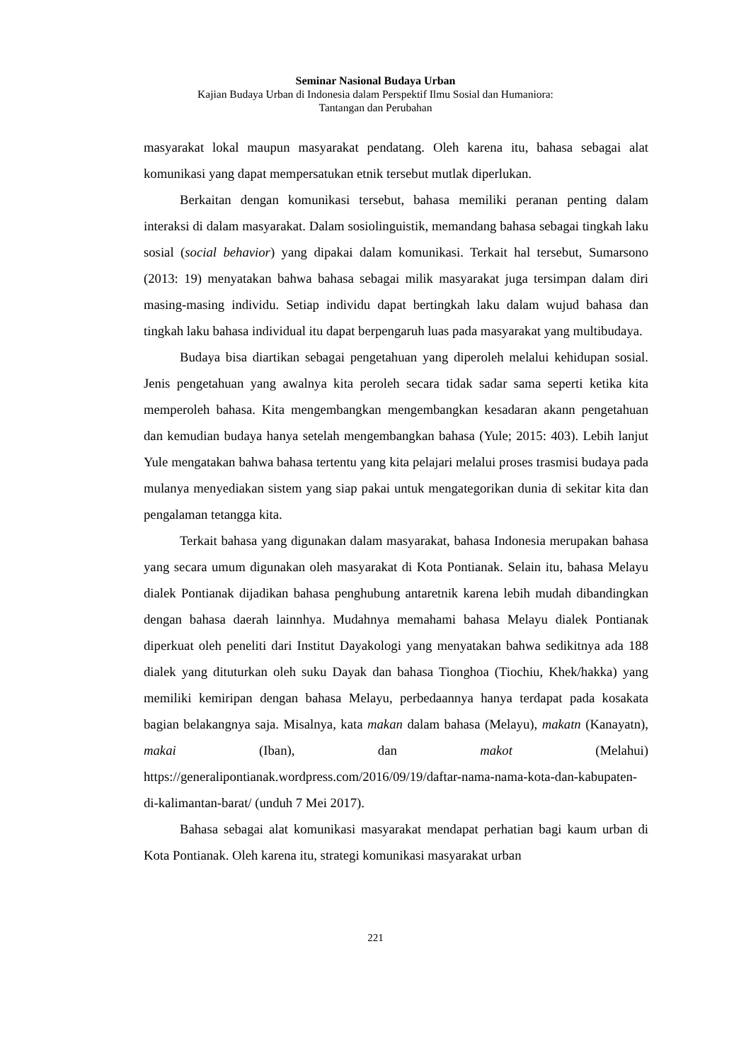Seminar Nasional Budaya Urban
Kajian Budaya Urban di Indonesia dalam Perspektif Ilmu Sosial dan Humaniora:
Tantangan dan Perubahan
masyarakat lokal maupun masyarakat pendatang. Oleh karena itu, bahasa sebagai alat komunikasi yang dapat mempersatukan etnik tersebut mutlak diperlukan.
Berkaitan dengan komunikasi tersebut, bahasa memiliki peranan penting dalam interaksi di dalam masyarakat. Dalam sosiolinguistik, memandang bahasa sebagai tingkah laku sosial (social behavior) yang dipakai dalam komunikasi. Terkait hal tersebut, Sumarsono (2013: 19) menyatakan bahwa bahasa sebagai milik masyarakat juga tersimpan dalam diri masing-masing individu. Setiap individu dapat bertingkah laku dalam wujud bahasa dan tingkah laku bahasa individual itu dapat berpengaruh luas pada masyarakat yang multibudaya.
Budaya bisa diartikan sebagai pengetahuan yang diperoleh melalui kehidupan sosial. Jenis pengetahuan yang awalnya kita peroleh secara tidak sadar sama seperti ketika kita memperoleh bahasa. Kita mengembangkan mengembangkan kesadaran akann pengetahuan dan kemudian budaya hanya setelah mengembangkan bahasa (Yule; 2015: 403). Lebih lanjut Yule mengatakan bahwa bahasa tertentu yang kita pelajari melalui proses trasmisi budaya pada mulanya menyediakan sistem yang siap pakai untuk mengategorikan dunia di sekitar kita dan pengalaman tetangga kita.
Terkait bahasa yang digunakan dalam masyarakat, bahasa Indonesia merupakan bahasa yang secara umum digunakan oleh masyarakat di Kota Pontianak. Selain itu, bahasa Melayu dialek Pontianak dijadikan bahasa penghubung antaretnik karena lebih mudah dibandingkan dengan bahasa daerah lainnhya. Mudahnya memahami bahasa Melayu dialek Pontianak diperkuat oleh peneliti dari Institut Dayakologi yang menyatakan bahwa sedikitnya ada 188 dialek yang dituturkan oleh suku Dayak dan bahasa Tionghoa (Tiochiu, Khek/hakka) yang memiliki kemiripan dengan bahasa Melayu, perbedaannya hanya terdapat pada kosakata bagian belakangnya saja. Misalnya, kata makan dalam bahasa (Melayu), makatn (Kanayatn), makai (Iban), dan makot (Melahui) https://generalipontianak.wordpress.com/2016/09/19/daftar-nama-nama-kota-dan-kabupaten-di-kalimantan-barat/ (unduh 7 Mei 2017).
Bahasa sebagai alat komunikasi masyarakat mendapat perhatian bagi kaum urban di Kota Pontianak. Oleh karena itu, strategi komunikasi masyarakat urban
221